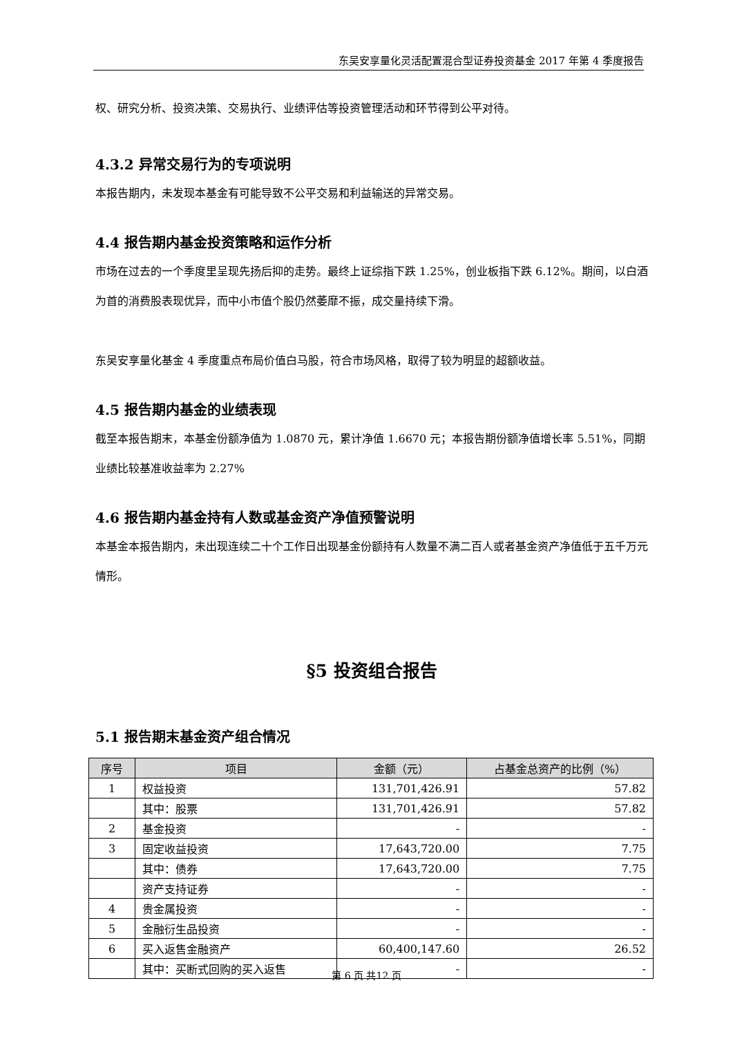东吴安享量化灵活配置混合型证券投资基金 2017 年第 4 季度报告
权、研究分析、投资决策、交易执行、业绩评估等投资管理活动和环节得到公平对待。
4.3.2 异常交易行为的专项说明
本报告期内，未发现本基金有可能导致不公平交易和利益输送的异常交易。
4.4 报告期内基金投资策略和运作分析
市场在过去的一个季度里呈现先扬后抑的走势。最终上证综指下跌 1.25%，创业板指下跌 6.12%。期间，以白酒为首的消费股表现优异，而中小市值个股仍然萎靡不振，成交量持续下滑。
东吴安享量化基金 4 季度重点布局价值白马股，符合市场风格，取得了较为明显的超额收益。
4.5 报告期内基金的业绩表现
截至本报告期末，本基金份额净值为 1.0870 元，累计净值 1.6670 元；本报告期份额净值增长率 5.51%，同期业绩比较基准收益率为 2.27%
4.6 报告期内基金持有人数或基金资产净值预警说明
本基金本报告期内，未出现连续二十个工作日出现基金份额持有人数量不满二百人或者基金资产净值低于五千万元情形。
§5 投资组合报告
5.1 报告期末基金资产组合情况
| 序号 | 项目 | 金额（元） | 占基金总资产的比例（%） |
| --- | --- | --- | --- |
| 1 | 权益投资 | 131,701,426.91 | 57.82 |
| | 其中：股票 | 131,701,426.91 | 57.82 |
| 2 | 基金投资 | - | - |
| 3 | 固定收益投资 | 17,643,720.00 | 7.75 |
| | 其中：债券 | 17,643,720.00 | 7.75 |
| | 资产支持证券 | - | - |
| 4 | 贵金属投资 | - | - |
| 5 | 金融衍生品投资 | - | - |
| 6 | 买入返售金融资产 | 60,400,147.60 | 26.52 |
| | 其中：买断式回购的买入返售 | - | - |
第 6 页 共12 页